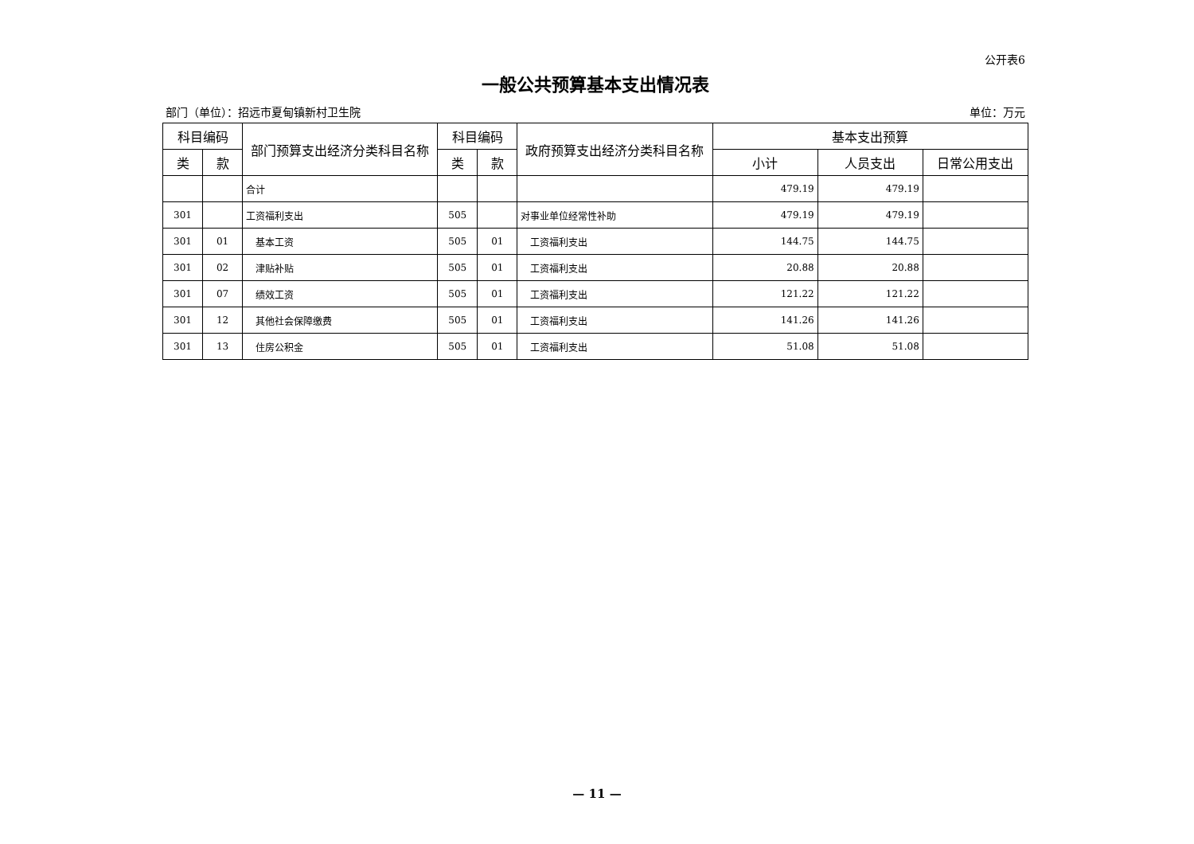公开表6
一般公共预算基本支出情况表
部门（单位）：招远市夏甸镇新村卫生院 单位：万元
| 科目编码 | | 部门预算支出经济分类科目名称 | 科目编码 | | 政府预算支出经济分类科目名称 | 基本支出预算 | | |
| --- | --- | --- | --- | --- | --- | --- | --- | --- |
| 类 | 款 | | 类 | 款 | | 小计 | 人员支出 | 日常公用支出 |
| | | 合计 | | | | 479.19 | 479.19 | |
| 301 | | 工资福利支出 | 505 | | 对事业单位经常性补助 | 479.19 | 479.19 | |
| 301 | 01 | 基本工资 | 505 | 01 | 工资福利支出 | 144.75 | 144.75 | |
| 301 | 02 | 津贴补贴 | 505 | 01 | 工资福利支出 | 20.88 | 20.88 | |
| 301 | 07 | 绩效工资 | 505 | 01 | 工资福利支出 | 121.22 | 121.22 | |
| 301 | 12 | 其他社会保障缴费 | 505 | 01 | 工资福利支出 | 141.26 | 141.26 | |
| 301 | 13 | 住房公积金 | 505 | 01 | 工资福利支出 | 51.08 | 51.08 | |
— 11 —